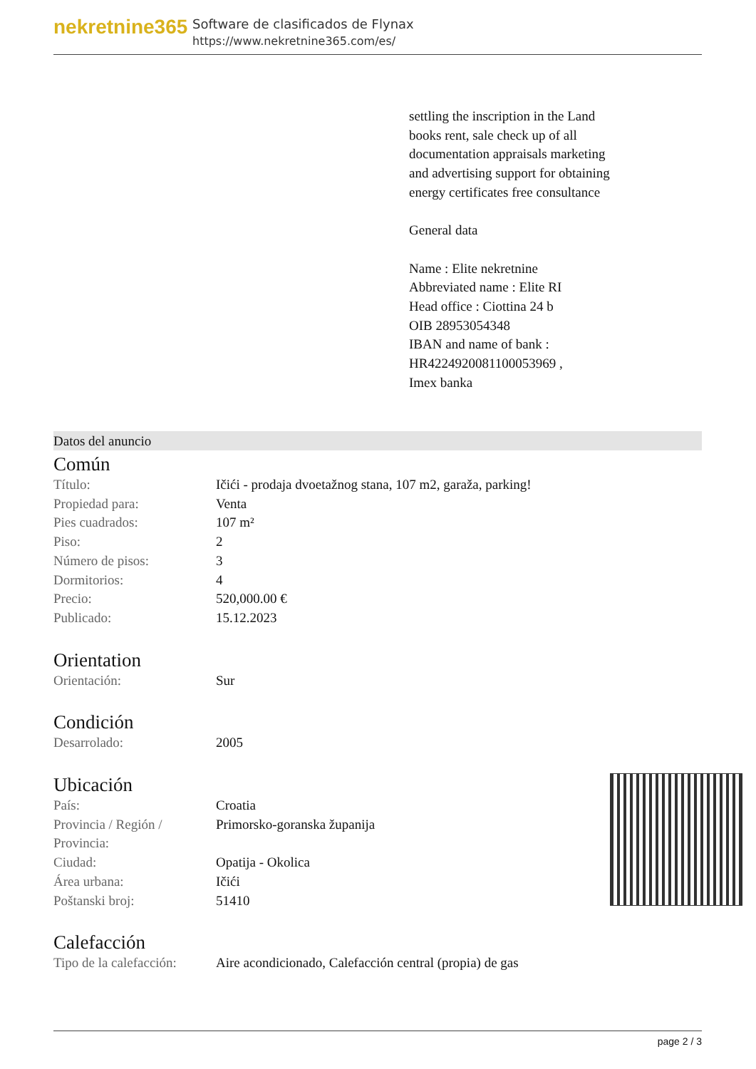nekretnine365
Software de clasificados de Flynax
https://www.nekretnine365.com/es/
settling the inscription in the Land books rent, sale check up of all documentation appraisals marketing and advertising support for obtaining energy certificates free consultance
General data
Name : Elite nekretnine
Abbreviated name : Elite RI
Head office : Ciottina 24 b
OIB 28953054348
IBAN and name of bank : HR4224920081100053969 ,
Imex banka
Datos del anuncio
Común
| Título: | Ičići - prodaja dvoetažnog stana, 107 m2, garaža, parking! |
| Propiedad para: | Venta |
| Pies cuadrados: | 107 m² |
| Piso: | 2 |
| Número de pisos: | 3 |
| Dormitorios: | 4 |
| Precio: | 520,000.00 € |
| Publicado: | 15.12.2023 |
Orientation
| Orientación: | Sur |
Condición
| Desarrolado: | 2005 |
Ubicación
| País: | Croatia |
| Provincia / Región / Provincia: | Primorsko-goranska županija |
| Ciudad: | Opatija - Okolica |
| Área urbana: | Ičići |
| Poštanski broj: | 51410 |
Calefacción
| Tipo de la calefacción: | Aire acondicionado, Calefacción central (propia) de gas |
page 2 / 3